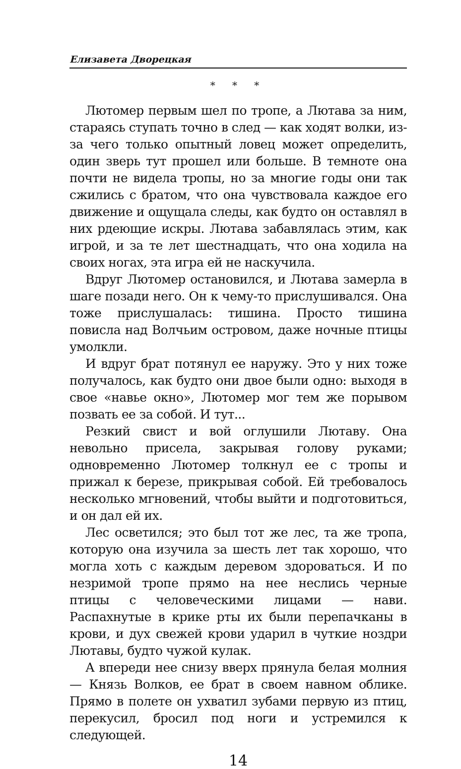Елизавета Дворецкая
* * *
Лютомер первым шел по тропе, а Лютава за ним, стараясь ступать точно в след — как ходят волки, из-за чего только опытный ловец может определить, один зверь тут прошел или больше. В темноте она почти не видела тропы, но за многие годы они так сжились с братом, что она чувствовала каждое его движение и ощущала следы, как будто он оставлял в них рдеющие искры. Лютава забавлялась этим, как игрой, и за те лет шестнадцать, что она ходила на своих ногах, эта игра ей не наскучила.
Вдруг Лютомер остановился, и Лютава замерла в шаге позади него. Он к чему-то прислушивался. Она тоже прислушалась: тишина. Просто тишина повисла над Волчьим островом, даже ночные птицы умолкли.
И вдруг брат потянул ее наружу. Это у них тоже получалось, как будто они двое были одно: выходя в свое «навье окно», Лютомер мог тем же порывом позвать ее за собой. И тут...
Резкий свист и вой оглушили Лютаву. Она невольно присела, закрывая голову руками; одновременно Лютомер толкнул ее с тропы и прижал к березе, прикрывая собой. Ей требовалось несколько мгновений, чтобы выйти и подготовиться, и он дал ей их.
Лес осветился; это был тот же лес, та же тропа, которую она изучила за шесть лет так хорошо, что могла хоть с каждым деревом здороваться. И по незримой тропе прямо на нее неслись черные птицы с человеческими лицами — нави. Распахнутые в крике рты их были перепачканы в крови, и дух свежей крови ударил в чуткие ноздри Лютавы, будто чужой кулак.
А впереди нее снизу вверх прянула белая молния — Князь Волков, ее брат в своем навном облике. Прямо в полете он ухватил зубами первую из птиц, перекусил, бросил под ноги и устремился к следующей.
14